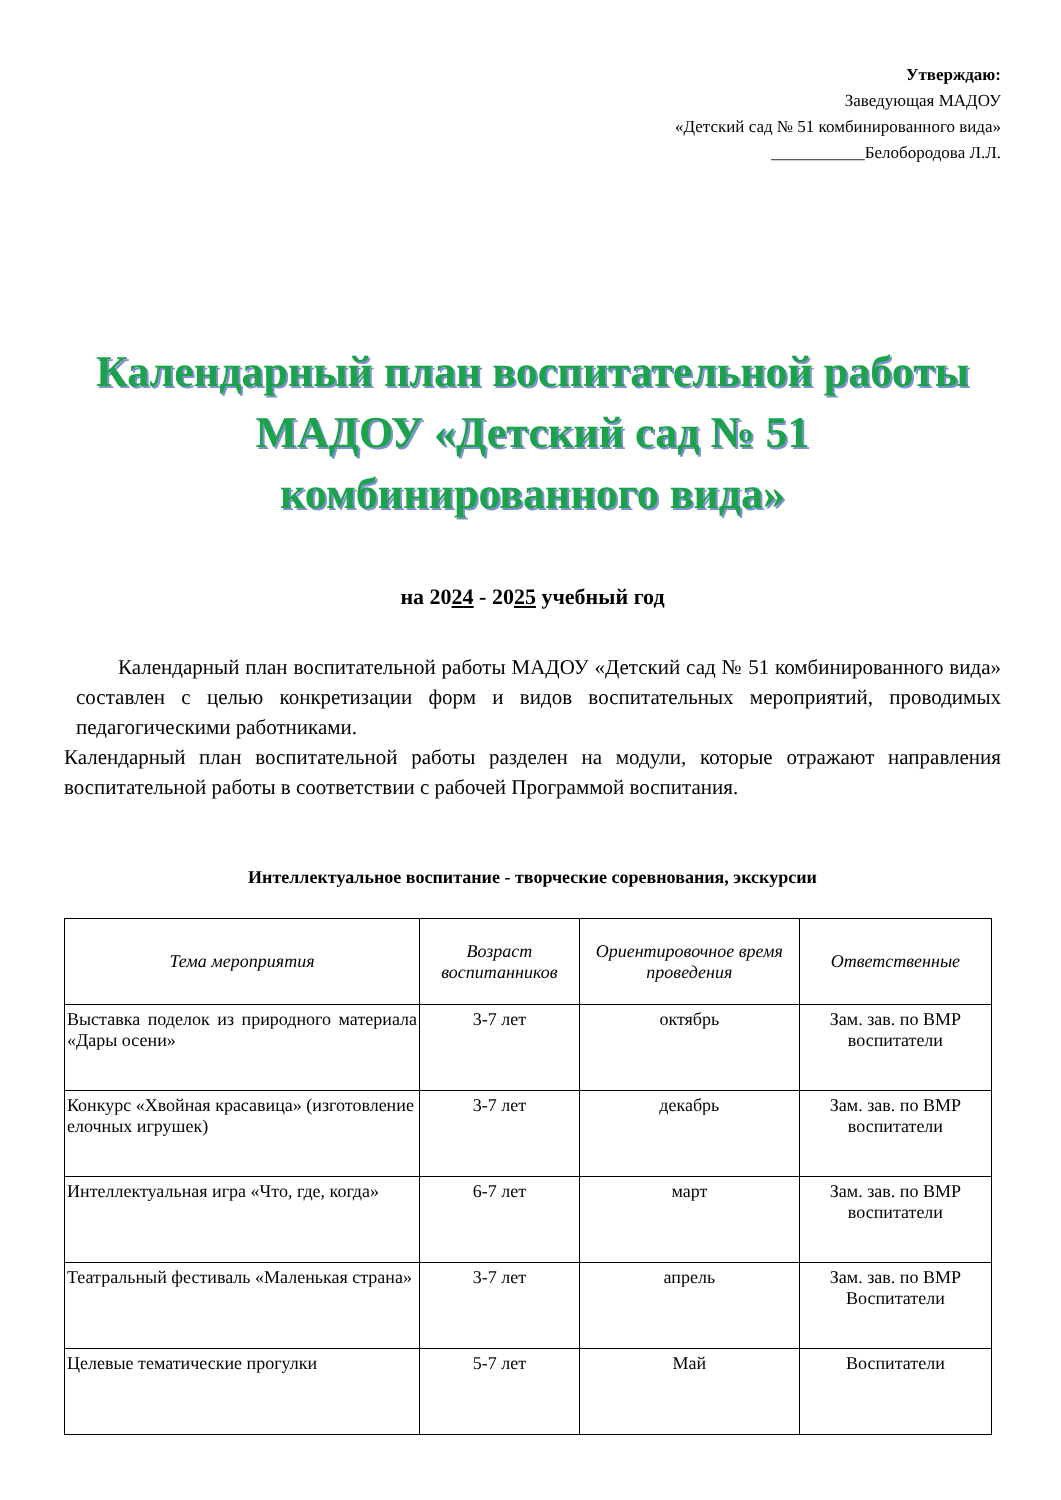Утверждаю:
Заведующая МАДОУ
«Детский сад № 51 комбинированного вида»
___________Белобородова Л.Л.
Календарный план воспитательной работы
МАДОУ «Детский сад № 51
комбинированного вида»
на 2024 - 2025 учебный год
Календарный план воспитательной работы МАДОУ «Детский сад № 51 комбинированного вида» составлен с целью конкретизации форм и видов воспитательных мероприятий, проводимых педагогическими работниками.
Календарный план воспитательной работы разделен на модули, которые отражают направления воспитательной работы в соответствии с рабочей Программой воспитания.
Интеллектуальное воспитание - творческие соревнования, экскурсии
| Тема мероприятия | Возраст воспитанников | Ориентировочное время проведения | Ответственные |
| --- | --- | --- | --- |
| Выставка поделок из природного материала «Дары осени» | 3-7 лет | октябрь | Зам. зав. по ВМР воспитатели |
| Конкурс «Хвойная красавица» (изготовление елочных игрушек) | 3-7 лет | декабрь | Зам. зав. по ВМР воспитатели |
| Интеллектуальная игра «Что, где, когда» | 6-7 лет | март | Зам. зав. по ВМР воспитатели |
| Театральный фестиваль «Маленькая страна» | 3-7 лет | апрель | Зам. зав. по ВМР Воспитатели |
| Целевые тематические прогулки | 5-7 лет | Май | Воспитатели |